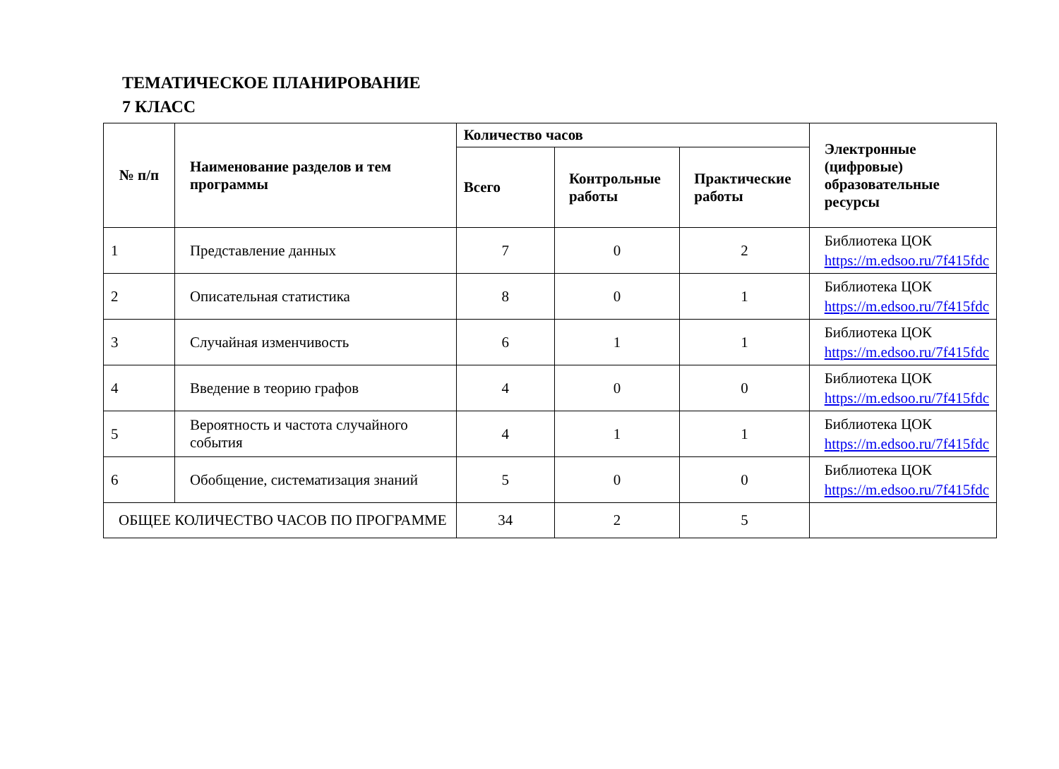ТЕМАТИЧЕСКОЕ ПЛАНИРОВАНИЕ
7 КЛАСС
| № п/п | Наименование разделов и тем программы | Количество часов | | | Электронные (цифровые) образовательные ресурсы |
| --- | --- | --- | --- | --- | --- |
| | | Всего | Контрольные работы | Практические работы | |
| 1 | Представление данных | 7 | 0 | 2 | Библиотека ЦОК https://m.edsoo.ru/7f415fdc |
| 2 | Описательная статистика | 8 | 0 | 1 | Библиотека ЦОК https://m.edsoo.ru/7f415fdc |
| 3 | Случайная изменчивость | 6 | 1 | 1 | Библиотека ЦОК https://m.edsoo.ru/7f415fdc |
| 4 | Введение в теорию графов | 4 | 0 | 0 | Библиотека ЦОК https://m.edsoo.ru/7f415fdc |
| 5 | Вероятность и частота случайного события | 4 | 1 | 1 | Библиотека ЦОК https://m.edsoo.ru/7f415fdc |
| 6 | Обобщение, систематизация знаний | 5 | 0 | 0 | Библиотека ЦОК https://m.edsoo.ru/7f415fdc |
| ОБЩЕЕ КОЛИЧЕСТВО ЧАСОВ ПО ПРОГРАММЕ | | 34 | 2 | 5 | |